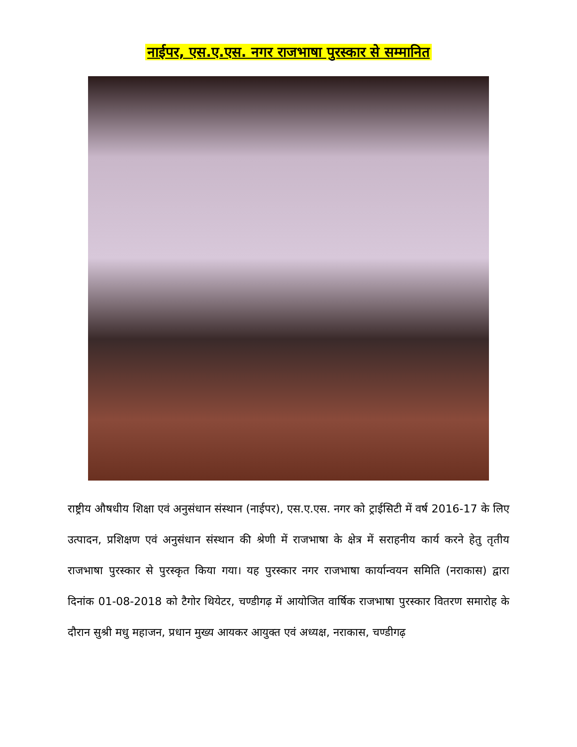नाईपर, एस.ए.एस. नगर राजभाषा पुरस्कार से सम्मानित
राष्ट्रीय औषधीय शिक्षा एवं अनुसंधान संस्थान (नाईपर), एस.ए.एस. नगर को ट्राईसिटी में वर्ष 2016-17 के लिए उत्पादन, प्रशिक्षण एवं अनुसंधान संस्थान की श्रेणी में राजभाषा के क्षेत्र में सराहनीय कार्य करने हेतु तृतीय राजभाषा पुरस्कार से पुरस्कृत किया गया। यह पुरस्कार नगर राजभाषा कार्यान्वयन समिति (नराकास) द्वारा दिनांक 01-08-2018 को टैगोर थियेटर, चण्डीगढ़ में आयोजित वार्षिक राजभाषा पुरस्कार वितरण समारोह के दौरान सुश्री मधु महाजन, प्रधान मुख्य आयकर आयुक्त एवं अध्यक्ष, नराकास, चण्डीगढ़